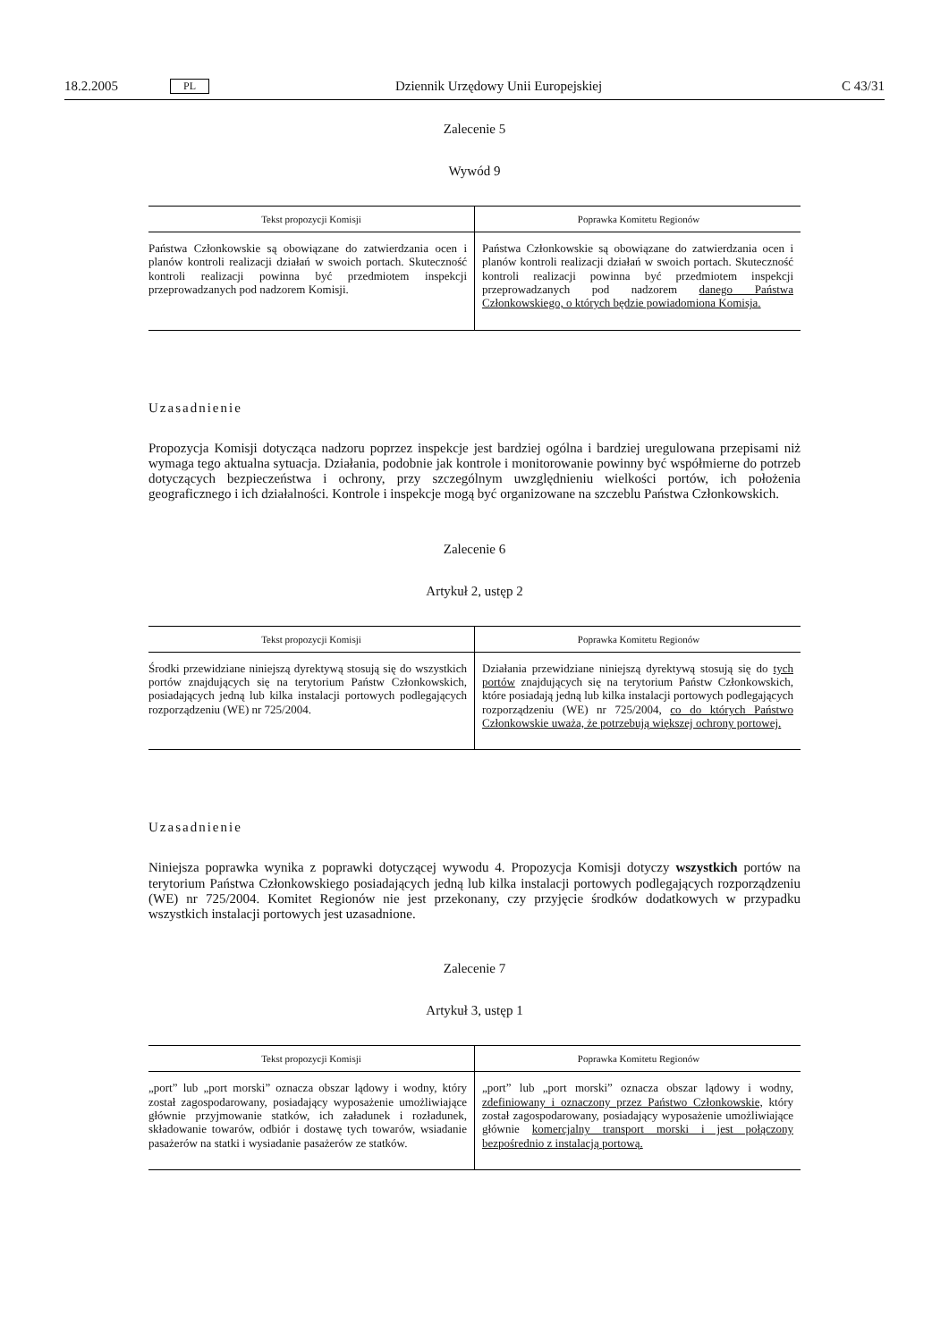18.2.2005 PL Dziennik Urzędowy Unii Europejskiej C 43/31
Zalecenie 5
Wywód 9
| Tekst propozycji Komisji | Poprawka Komitetu Regionów |
| --- | --- |
| Państwa Członkowskie są obowiązane do zatwierdzania ocen i planów kontroli realizacji działań w swoich portach. Skuteczność kontroli realizacji powinna być przedmiotem inspekcji przeprowadzanych pod nadzorem Komisji. | Państwa Członkowskie są obowiązane do zatwierdzania ocen i planów kontroli realizacji działań w swoich portach. Skuteczność kontroli realizacji powinna być przedmiotem inspekcji przeprowadzanych pod nadzorem danego Państwa Członkowskiego, o których będzie powiadomiona Komisja. |
Uzasadnienie
Propozycja Komisji dotycząca nadzoru poprzez inspekcje jest bardziej ogólna i bardziej uregulowana przepisami niż wymaga tego aktualna sytuacja. Działania, podobnie jak kontrole i monitorowanie powinny być współmierne do potrzeb dotyczących bezpieczeństwa i ochrony, przy szczególnym uwzględnieniu wielkości portów, ich położenia geograficznego i ich działalności. Kontrole i inspekcje mogą być organizowane na szczeblu Państwa Członkowskich.
Zalecenie 6
Artykuł 2, ustęp 2
| Tekst propozycji Komisji | Poprawka Komitetu Regionów |
| --- | --- |
| Środki przewidziane niniejszą dyrektywą stosują się do wszystkich portów znajdujących się na terytorium Państw Członkowskich, posiadających jedną lub kilka instalacji portowych podlegających rozporządzeniu (WE) nr 725/2004. | Działania przewidziane niniejszą dyrektywą stosują się do tych portów znajdujących się na terytorium Państw Członkowskich, które posiadają jedną lub kilka instalacji portowych podlegających rozporządzeniu (WE) nr 725/2004, co do których Państwo Członkowskie uważa, że potrzebują większej ochrony portowej. |
Uzasadnienie
Niniejsza poprawka wynika z poprawki dotyczącej wywodu 4. Propozycja Komisji dotyczy wszystkich portów na terytorium Państwa Członkowskiego posiadających jedną lub kilka instalacji portowych podlegających rozporządzeniu (WE) nr 725/2004. Komitet Regionów nie jest przekonany, czy przyjęcie środków dodatkowych w przypadku wszystkich instalacji portowych jest uzasadnione.
Zalecenie 7
Artykuł 3, ustęp 1
| Tekst propozycji Komisji | Poprawka Komitetu Regionów |
| --- | --- |
| „port” lub „port morski” oznacza obszar lądowy i wodny, który został zagospodarowany, posiadający wyposażenie umożliwiające głównie przyjmowanie statków, ich załadunek i rozładunek, składowanie towarów, odbiór i dostawę tych towarów, wsiadanie pasażerów na statki i wysiadanie pasażerów ze statków. | „port” lub „port morski” oznacza obszar lądowy i wodny, zdefiniowany i oznaczony przez Państwo Członkowskie, który został zagospodarowany, posiadający wyposażenie umożliwiające głównie komercjalny transport morski i jest połączony bezpośrednio z instalacją portową. |